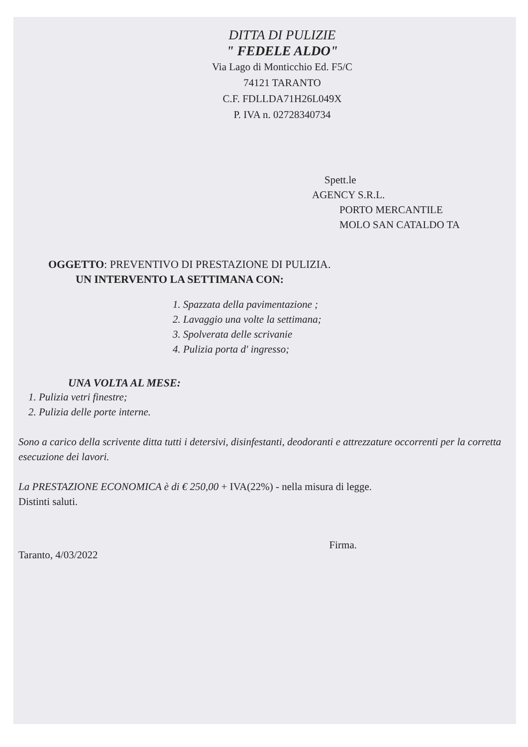DITTA DI PULIZIE
" FEDELE ALDO"
Via Lago di Monticchio Ed. F5/C
74121 TARANTO
C.F. FDLLDA71H26L049X
P. IVA n. 02728340734
Spett.le
AGENCY S.R.L.
PORTO MERCANTILE
MOLO SAN CATALDO TA
OGGETTO: PREVENTIVO DI PRESTAZIONE DI PULIZIA.
UN INTERVENTO LA SETTIMANA CON:
1. Spazzata della pavimentazione ;
2. Lavaggio una volte la settimana;
3. Spolverata delle scrivanie
4. Pulizia porta d' ingresso;
UNA VOLTA AL MESE:
1. Pulizia vetri finestre;
2. Pulizia delle porte interne.
Sono a carico della scrivente ditta tutti i detersivi, disinfestanti, deodoranti e attrezzature occorrenti per la corretta esecuzione dei lavori.
La PRESTAZIONE ECONOMICA è di € 250,00 + IVA(22%) - nella misura di legge.
Distinti saluti.
Taranto, 4/03/2022 Firma.